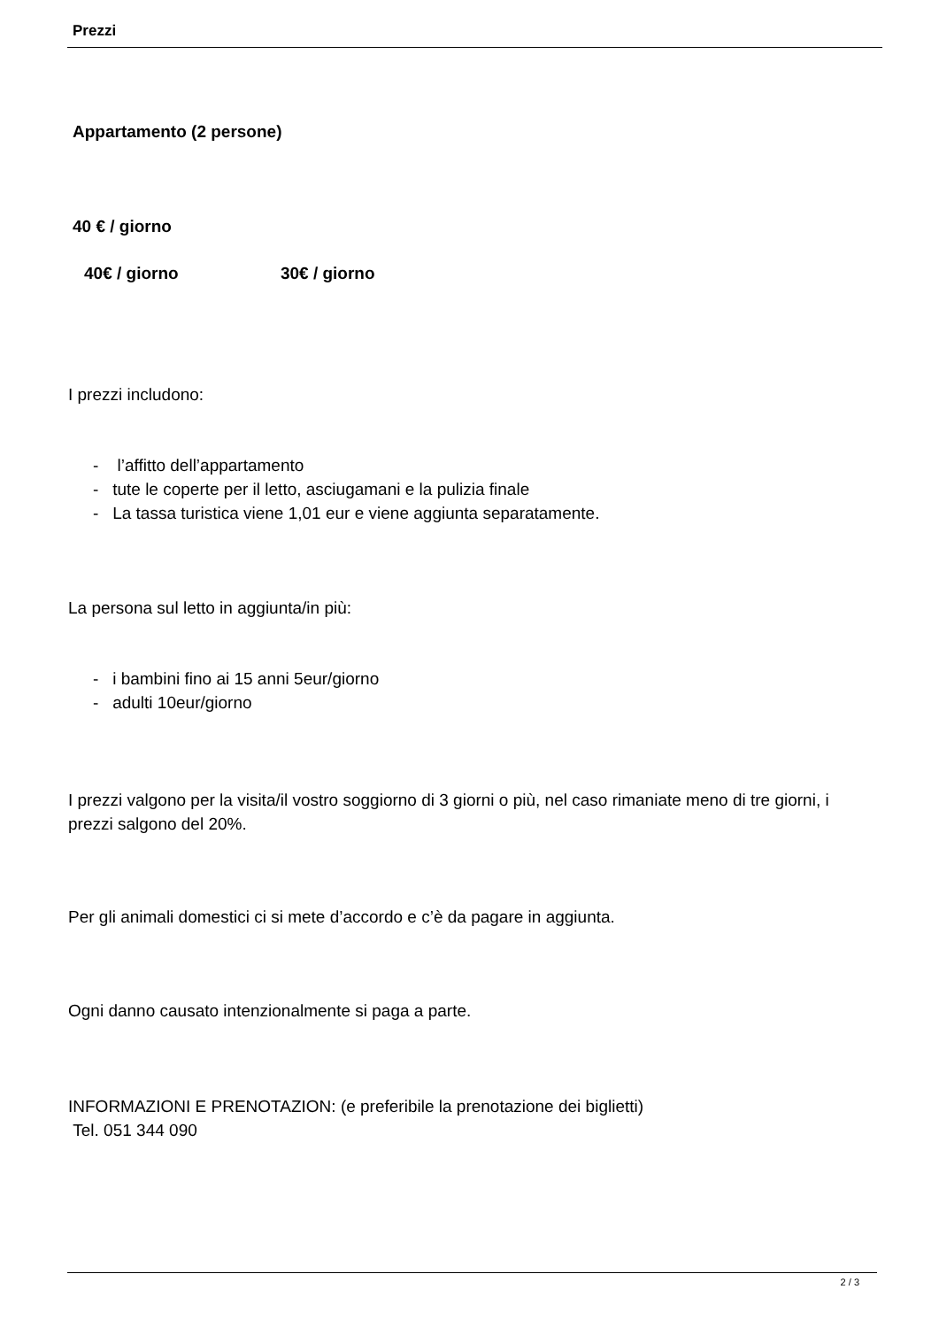Prezzi
Appartamento (2 persone)
40 € / giorno
40€ / giorno 30€ / giorno
I prezzi includono:
- l’affitto dell’appartamento
- tute le coperte per il letto, asciugamani e la pulizia finale
- La tassa turistica viene 1,01 eur e viene aggiunta separatamente.
La persona sul letto in aggiunta/in più:
- i bambini fino ai 15 anni 5eur/giorno
- adulti 10eur/giorno
I prezzi valgono per la visita/il vostro soggiorno di 3 giorni o più, nel caso rimaniate meno di tre giorni, i prezzi salgono del 20%.
Per gli animali domestici ci si mete d’accordo e c’è da pagare in aggiunta.
Ogni danno causato intenzionalmente si paga a parte.
INFORMAZIONI E PRENOTAZION: (e preferibile la prenotazione dei biglietti)
Tel. 051 344 090
2 / 3